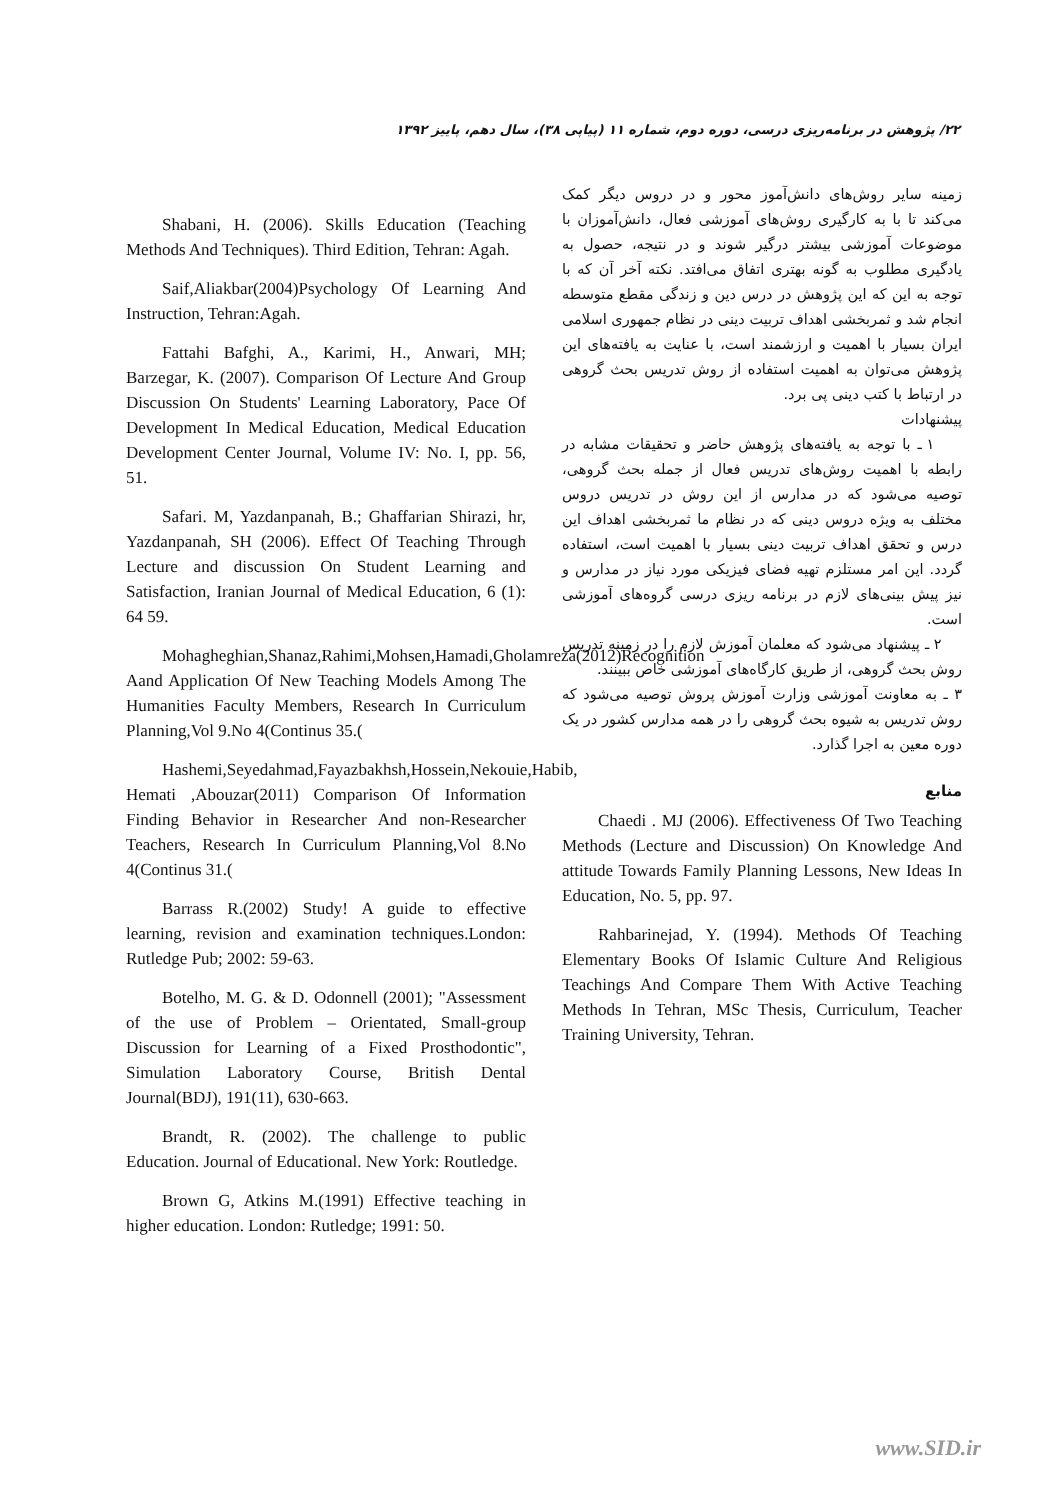۲۲/ پژوهش در برنامه‌ریزی درسی، دوره دوم، شماره ۱۱ (پیاپی ۳۸)، سال دهم، پاییز ۱۳۹۲
زمینه سایر روش‌های دانش‌آموز محور و در دروس دیگر کمک می‌کند تا با به کارگیری روش‌های آموزشی فعال، دانش‌آموزان با موضوعات آموزشی بیشتر درگیر شوند و در نتیجه، حصول به یادگیری مطلوب به گونه بهتری اتفاق می‌افتد. نکته آخر آن که با توجه به این که این پژوهش در درس دین و زندگی مقطع متوسطه انجام شد و ثمربخشی اهداف تربیت دینی در نظام جمهوری اسلامی ایران بسیار با اهمیت و ارزشمند است، با عنایت به یافته‌های این پژوهش می‌توان به اهمیت استفاده از روش تدریس بحث گروهی در ارتباط با کتب دینی پی برد.
پیشنهادات
۱ ـ با توجه به یافته‌های پژوهش حاضر و تحقیقات مشابه در رابطه با اهمیت روش‌های تدریس فعال از جمله بحث گروهی، توصیه می‌شود که در مدارس از این روش در تدریس دروس مختلف به ویژه دروس دینی که در نظام ما ثمربخشی اهداف این درس و تحقق اهداف تربیت دینی بسیار با اهمیت است، استفاده گردد. این امر مستلزم تهیه فضای فیزیکی مورد نیاز در مدارس و نیز پیش بینی‌های لازم در برنامه ریزی درسی گروه‌های آموزشی است.
۲ ـ پیشنهاد می‌شود که معلمان آموزش لازم را در زمینه تدریس روش بحث گروهی، از طریق کارگاه‌های آموزشی خاص ببینند.
۳ ـ به معاونت آموزشی وزارت آموزش پروش توصیه می‌شود که روش تدریس به شیوه بحث گروهی را در همه مدارس کشور در یک دوره معین به اجرا گذارد.
منابع
Chaedi . MJ (2006). Effectiveness Of Two Teaching Methods (Lecture and Discussion) On Knowledge And attitude Towards Family Planning Lessons, New Ideas In Education, No. 5, pp. 97.
Rahbarinejad, Y. (1994). Methods Of Teaching Elementary Books Of Islamic Culture And Religious Teachings And Compare Them With Active Teaching Methods In Tehran, MSc Thesis, Curriculum, Teacher Training University, Tehran.
Shabani, H. (2006). Skills Education (Teaching Methods And Techniques). Third Edition, Tehran: Agah.
Saif,Aliakbar(2004)Psychology Of Learning And Instruction, Tehran:Agah.
Fattahi Bafghi, A., Karimi, H., Anwari, MH; Barzegar, K. (2007). Comparison Of Lecture And Group Discussion On Students' Learning Laboratory, Pace Of Development In Medical Education, Medical Education Development Center Journal, Volume IV: No. I, pp. 56, 51.
Safari. M, Yazdanpanah, B.; Ghaffarian Shirazi, hr, Yazdanpanah, SH (2006). Effect Of Teaching Through Lecture and discussion On Student Learning and Satisfaction, Iranian Journal of Medical Education, 6 (1): 64 59.
Mohagheghian,Shanaz,Rahimi,Mohsen,Hamadi,Gholamreza(2012)Recognition Aand Application Of New Teaching Models Among The Humanities Faculty Members, Research In Curriculum Planning,Vol 9.No 4(Continus 35.(
Hashemi,Seyedahmad,Fayazbakhsh,Hossein,Nekouie,Habib, Hemati ,Abouzar(2011) Comparison Of Information Finding Behavior in Researcher And non-Researcher Teachers, Research In Curriculum Planning,Vol 8.No 4(Continus 31.(
Barrass R.(2002) Study! A guide to effective learning, revision and examination techniques.London: Rutledge Pub; 2002: 59-63.
Botelho, M. G. & D. Odonnell (2001); "Assessment of the use of Problem – Orientated, Small-group Discussion for Learning of a Fixed Prosthodontic", Simulation Laboratory Course, British Dental Journal(BDJ), 191(11), 630-663.
Brandt, R. (2002). The challenge to public Education. Journal of Educational. New York: Routledge.
Brown G, Atkins M.(1991) Effective teaching in higher education. London: Rutledge; 1991: 50.
www.SID.ir